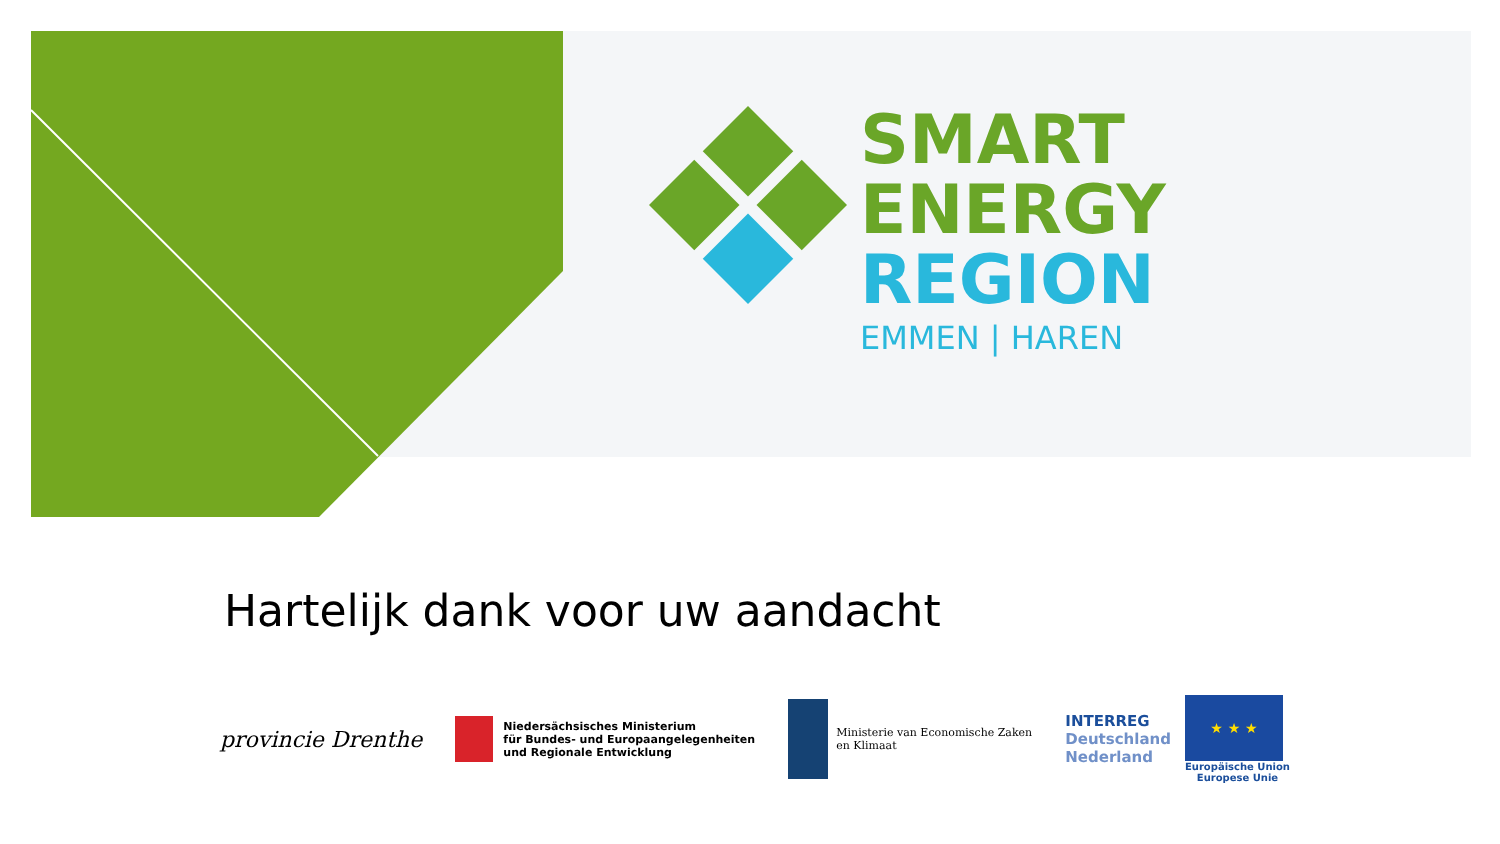SMART
ENERGY
REGION
EMMEN | HAREN
Hartelijk dank voor uw aandacht
provincie Drenthe
Niedersächsisches Ministerium
für Bundes- und Europaangelegenheiten
und Regionale Entwicklung
Ministerie van Economische Zaken
en Klimaat
INTERREG
Deutschland
Nederland
★ ★ ★
Europäische Union
Europese Unie